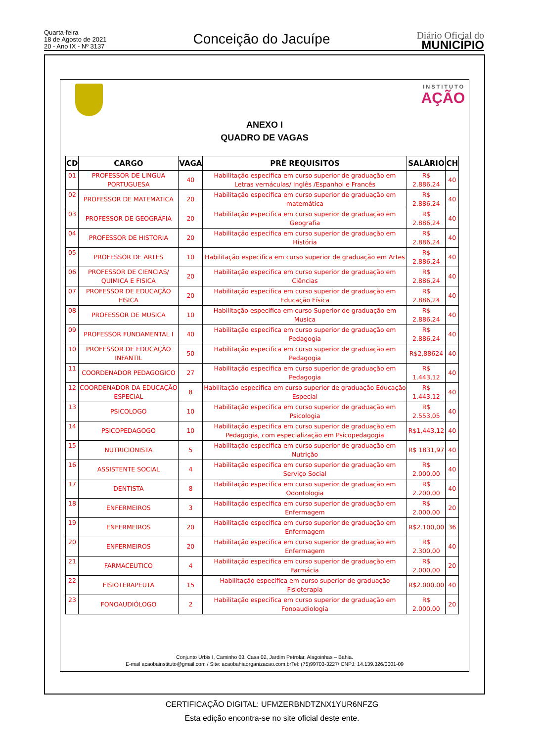Quarta-feira
18 de Agosto de 2021
20 - Ano IX - Nº 3137
Conceição do Jacuípe
Diário Oficial do
MUNICÍPIO
INSTITUTO
AÇÃO
ANEXO I
QUADRO DE VAGAS
| CD | CARGO | VAGA | PRÉ REQUISITOS | SALÁRIO | CH |
| --- | --- | --- | --- | --- | --- |
| 01 | PROFESSOR DE LINGUA PORTUGUESA | 40 | Habilitação especifica em curso superior de graduação em Letras vernáculas/ Inglês /Espanhol e Francês | R$ 2.886,24 | 40 |
| 02 | PROFESSOR DE MATEMATICA | 20 | Habilitação especifica em curso superior de graduação em matemática | R$ 2.886,24 | 40 |
| 03 | PROFESSOR DE GEOGRAFIA | 20 | Habilitação especifica em curso superior de graduação em Geografia | R$ 2.886,24 | 40 |
| 04 | PROFESSOR DE HISTORIA | 20 | Habilitação especifica em curso superior de graduação em História | R$ 2.886,24 | 40 |
| 05 | PROFESSOR DE ARTES | 10 | Habilitação especifica em curso superior de graduação em Artes | R$ 2.886,24 | 40 |
| 06 | PROFESSOR DE CIENCIAS/ QUIMICA E FISICA | 20 | Habilitação especifica em curso superior de graduação em Ciências | R$ 2.886,24 | 40 |
| 07 | PROFESSOR DE EDUCAÇÃO FISICA | 20 | Habilitação especifica em curso superior de graduação em Educação Física | R$ 2.886,24 | 40 |
| 08 | PROFESSOR DE MUSICA | 10 | Habilitação especifica em curso Superior de graduação em Musica | R$ 2.886,24 | 40 |
| 09 | PROFESSOR FUNDAMENTAL I | 40 | Habilitação especifica em curso superior de graduação em Pedagogia | R$ 2.886,24 | 40 |
| 10 | PROFESSOR DE EDUCAÇÃO INFANTIL | 50 | Habilitação especifica em curso superior de graduação em Pedagogia | R$2,88624 | 40 |
| 11 | COORDENADOR PEDAGOGICO | 27 | Habilitação especifica em curso superior de graduação em Pedagogia | R$ 1.443,12 | 40 |
| 12 | COORDENADOR DA EDUCAÇÃO ESPECIAL | 8 | Habilitação especifica em curso superior de graduação Educação Especial | R$ 1.443,12 | 40 |
| 13 | PSICOLOGO | 10 | Habilitação especifica em curso superior de graduação em Psicologia | R$ 2.553,05 | 40 |
| 14 | PSICOPEDAGOGO | 10 | Habilitação especifica em curso superior de graduação em Pedagogia, com especialização em Psicopedagogia | R$1,443,12 | 40 |
| 15 | NUTRICIONISTA | 5 | Habilitação especifica em curso superior de graduação em Nutrição | R$ 1831,97 | 40 |
| 16 | ASSISTENTE SOCIAL | 4 | Habilitação especifica em curso superior de graduação em Serviço Social | R$ 2.000,00 | 40 |
| 17 | DENTISTA | 8 | Habilitação especifica em curso superior de graduação em Odontologia | R$ 2.200,00 | 40 |
| 18 | ENFERMEIROS | 3 | Habilitação especifica em curso superior de graduação em Enfermagem | R$ 2.000,00 | 20 |
| 19 | ENFERMEIROS | 20 | Habilitação especifica em curso superior de graduação em Enfermagem | R$2.100,00 | 36 |
| 20 | ENFERMEIROS | 20 | Habilitação especifica em curso superior de graduação em Enfermagem | R$ 2.300,00 | 40 |
| 21 | FARMACEUTICO | 4 | Habilitação especifica em curso superior de graduação em Farmácia | R$ 2.000,00 | 20 |
| 22 | FISIOTERAPEUTA | 15 | Habilitação especifica em curso superior de graduação Fisioterapia | R$2.000.00 | 40 |
| 23 | FONOAUDIÓLOGO | 2 | Habilitação especifica em curso superior de graduação em Fonoaudiologia | R$ 2.000,00 | 20 |
Conjunto Urbis I, Caminho 03, Casa 02, Jardim Petrolar, Alagoinhas – Bahia.
E-mail acaobainstituto@gmail.com / Site: acaobahiaorganizacao.com.brTel: (75)99703-3227/ CNPJ: 14.139.326/0001-09
CERTIFICAÇÃO DIGITAL: UFMZERBNDTZNX1YUR6NFZG
Esta edição encontra-se no site oficial deste ente.